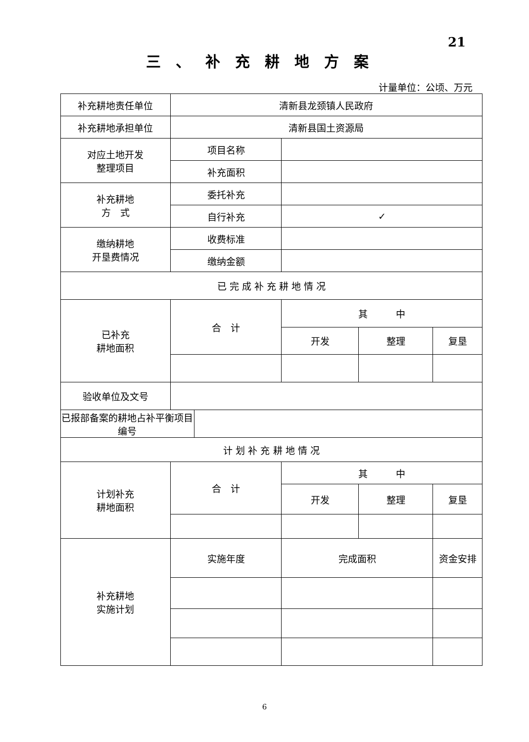21
三、补充耕地方案
计量单位：公顷、万元
| 补充耕地责任单位 | 清新县龙颈镇人民政府 | | | | |
| 补充耕地承担单位 | 清新县国土资源局 | | | | |
| 对应土地开发 整理项目 | 项目名称 | | | | |
| | 补充面积 | | | | |
| 补充耕地 方 式 | 委托补充 | | | | |
| | 自行补充 | | ✓ | | |
| 缴纳耕地 开垦费情况 | 收费标准 | | | | |
| | 缴纳金额 | | | | |
| 已 完 成 补 充 耕 地 情 况 | | | | | |
| 已补充 耕地面积 | 合 计 | | 其 中 | | |
| | | | 开发 | 整理 | 复垦 |
| 验收单位及文号 | | | | | |
| 已报部备案的耕地占补平衡项目编号 | | | | | |
| 计 划 补 充 耕 地 情 况 | | | | | |
| 计划补充 耕地面积 | 合 计 | | 其 中 | | |
| | | | 开发 | 整理 | 复垦 |
| 补充耕地 实施计划 | 实施年度 | | 完成面积 | | 资金安排 |
6